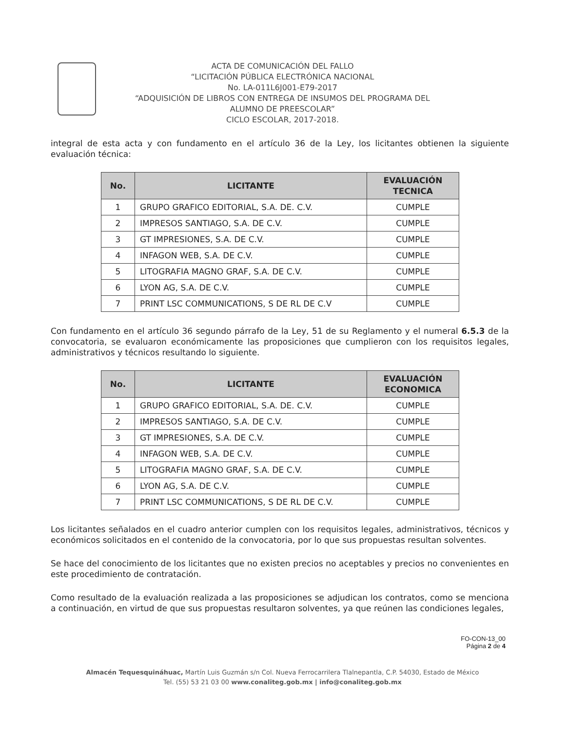ACTA DE COMUNICACIÓN DEL FALLO
“LICITACIÓN PÚBLICA ELECTRÓNICA NACIONAL
No. LA-011L6J001-E79-2017
“ADQUISICIÓN DE LIBROS CON ENTREGA DE INSUMOS DEL PROGRAMA DEL
ALUMNO DE PREESCOLAR”
CICLO ESCOLAR, 2017-2018.
integral de esta acta y con fundamento en el artículo 36 de la Ley, los licitantes obtienen la siguiente evaluación técnica:
| No. | LICITANTE | EVALUACIÓN TECNICA |
| --- | --- | --- |
| 1 | GRUPO GRAFICO EDITORIAL, S.A. DE. C.V. | CUMPLE |
| 2 | IMPRESOS SANTIAGO, S.A. DE C.V. | CUMPLE |
| 3 | GT IMPRESIONES, S.A. DE C.V. | CUMPLE |
| 4 | INFAGON WEB, S.A. DE C.V. | CUMPLE |
| 5 | LITOGRAFIA MAGNO GRAF, S.A. DE C.V. | CUMPLE |
| 6 | LYON AG, S.A. DE C.V. | CUMPLE |
| 7 | PRINT LSC COMMUNICATIONS, S DE RL DE C.V | CUMPLE |
Con fundamento en el artículo 36 segundo párrafo de la Ley, 51 de su Reglamento y el numeral 6.5.3 de la convocatoria, se evaluaron económicamente las proposiciones que cumplieron con los requisitos legales, administrativos y técnicos resultando lo siguiente.
| No. | LICITANTE | EVALUACIÓN ECONOMICA |
| --- | --- | --- |
| 1 | GRUPO GRAFICO EDITORIAL, S.A. DE. C.V. | CUMPLE |
| 2 | IMPRESOS SANTIAGO, S.A. DE C.V. | CUMPLE |
| 3 | GT IMPRESIONES, S.A. DE C.V. | CUMPLE |
| 4 | INFAGON WEB, S.A. DE C.V. | CUMPLE |
| 5 | LITOGRAFIA MAGNO GRAF, S.A. DE C.V. | CUMPLE |
| 6 | LYON AG, S.A. DE C.V. | CUMPLE |
| 7 | PRINT LSC COMMUNICATIONS, S DE RL DE C.V. | CUMPLE |
Los licitantes señalados en el cuadro anterior cumplen con los requisitos legales, administrativos, técnicos y económicos solicitados en el contenido de la convocatoria, por lo que sus propuestas resultan solventes.
Se hace del conocimiento de los licitantes que no existen precios no aceptables y precios no convenientes en este procedimiento de contratación.
Como resultado de la evaluación realizada a las proposiciones se adjudican los contratos, como se menciona a continuación, en virtud de que sus propuestas resultaron solventes, ya que reúnen las condiciones legales,
FO-CON-13_00
Página 2 de 4
Almacén Tequesquináhuac, Martín Luis Guzmán s/n Col. Nueva Ferrocarrilera Tlalnepantla, C.P. 54030, Estado de México
Tel. (55) 53 21 03 00 www.conaliteg.gob.mx | info@conaliteg.gob.mx